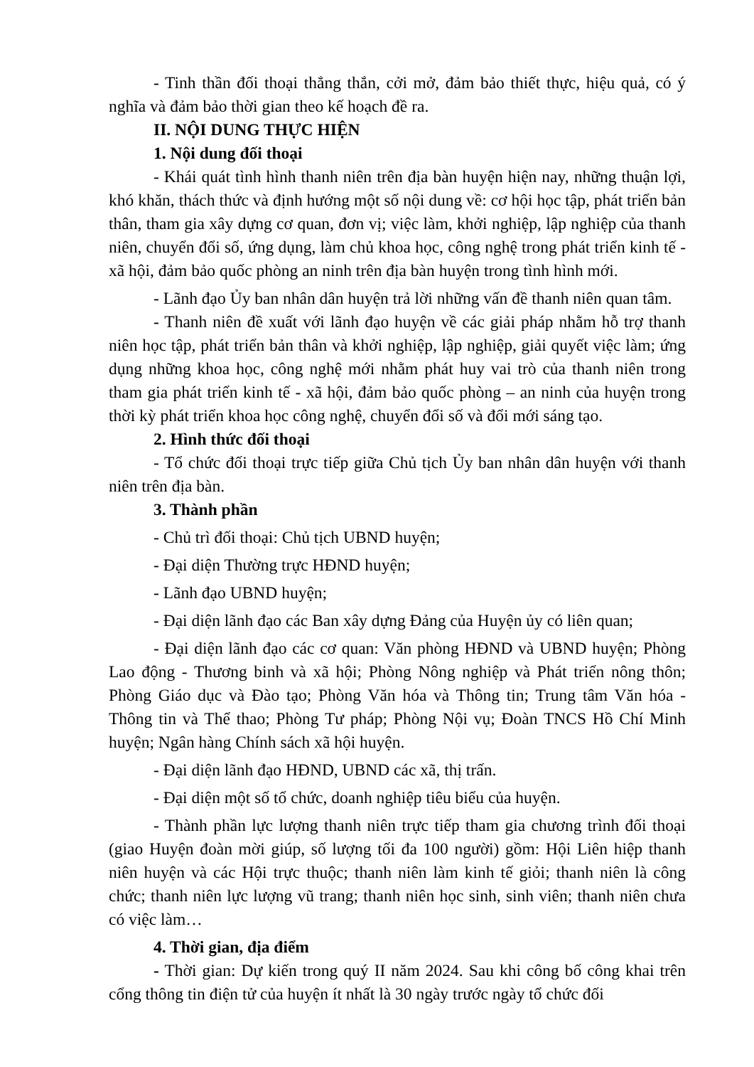- Tinh thần đối thoại thẳng thắn, cởi mở, đảm bảo thiết thực, hiệu quả, có ý nghĩa và đảm bảo thời gian theo kế hoạch đề ra.
II. NỘI DUNG THỰC HIỆN
1. Nội dung đối thoại
- Khái quát tình hình thanh niên trên địa bàn huyện hiện nay, những thuận lợi, khó khăn, thách thức và định hướng một số nội dung về: cơ hội học tập, phát triển bản thân, tham gia xây dựng cơ quan, đơn vị; việc làm, khởi nghiệp, lập nghiệp của thanh niên, chuyển đổi số, ứng dụng, làm chủ khoa học, công nghệ trong phát triển kinh tế - xã hội, đảm bảo quốc phòng an ninh trên địa bàn huyện trong tình hình mới.
- Lãnh đạo Ủy ban nhân dân huyện trả lời những vấn đề thanh niên quan tâm.
- Thanh niên đề xuất với lãnh đạo huyện về các giải pháp nhằm hỗ trợ thanh niên học tập, phát triển bản thân và khởi nghiệp, lập nghiệp, giải quyết việc làm; ứng dụng những khoa học, công nghệ mới nhằm phát huy vai trò của thanh niên trong tham gia phát triển kinh tế - xã hội, đảm bảo quốc phòng – an ninh của huyện trong thời kỳ phát triển khoa học công nghệ, chuyển đổi số và đổi mới sáng tạo.
2. Hình thức đối thoại
- Tổ chức đối thoại trực tiếp giữa Chủ tịch Ủy ban nhân dân huyện với thanh niên trên địa bàn.
3. Thành phần
- Chủ trì đối thoại: Chủ tịch UBND huyện;
- Đại diện Thường trực HĐND huyện;
- Lãnh đạo UBND huyện;
- Đại diện lãnh đạo các Ban xây dựng Đảng của Huyện ủy có liên quan;
- Đại diện lãnh đạo các cơ quan: Văn phòng HĐND và UBND huyện; Phòng Lao động - Thương binh và xã hội; Phòng Nông nghiệp và Phát triển nông thôn; Phòng Giáo dục và Đào tạo; Phòng Văn hóa và Thông tin; Trung tâm Văn hóa - Thông tin và Thể thao; Phòng Tư pháp; Phòng Nội vụ; Đoàn TNCS Hồ Chí Minh huyện; Ngân hàng Chính sách xã hội huyện.
- Đại diện lãnh đạo HĐND, UBND các xã, thị trấn.
- Đại diện một số tổ chức, doanh nghiệp tiêu biểu của huyện.
- Thành phần lực lượng thanh niên trực tiếp tham gia chương trình đối thoại (giao Huyện đoàn mời giúp, số lượng tối đa 100 người) gồm: Hội Liên hiệp thanh niên huyện và các Hội trực thuộc; thanh niên làm kinh tế giỏi; thanh niên là công chức; thanh niên lực lượng vũ trang; thanh niên học sinh, sinh viên; thanh niên chưa có việc làm…
4. Thời gian, địa điểm
- Thời gian: Dự kiến trong quý II năm 2024. Sau khi công bố công khai trên cổng thông tin điện tử của huyện ít nhất là 30 ngày trước ngày tổ chức đối